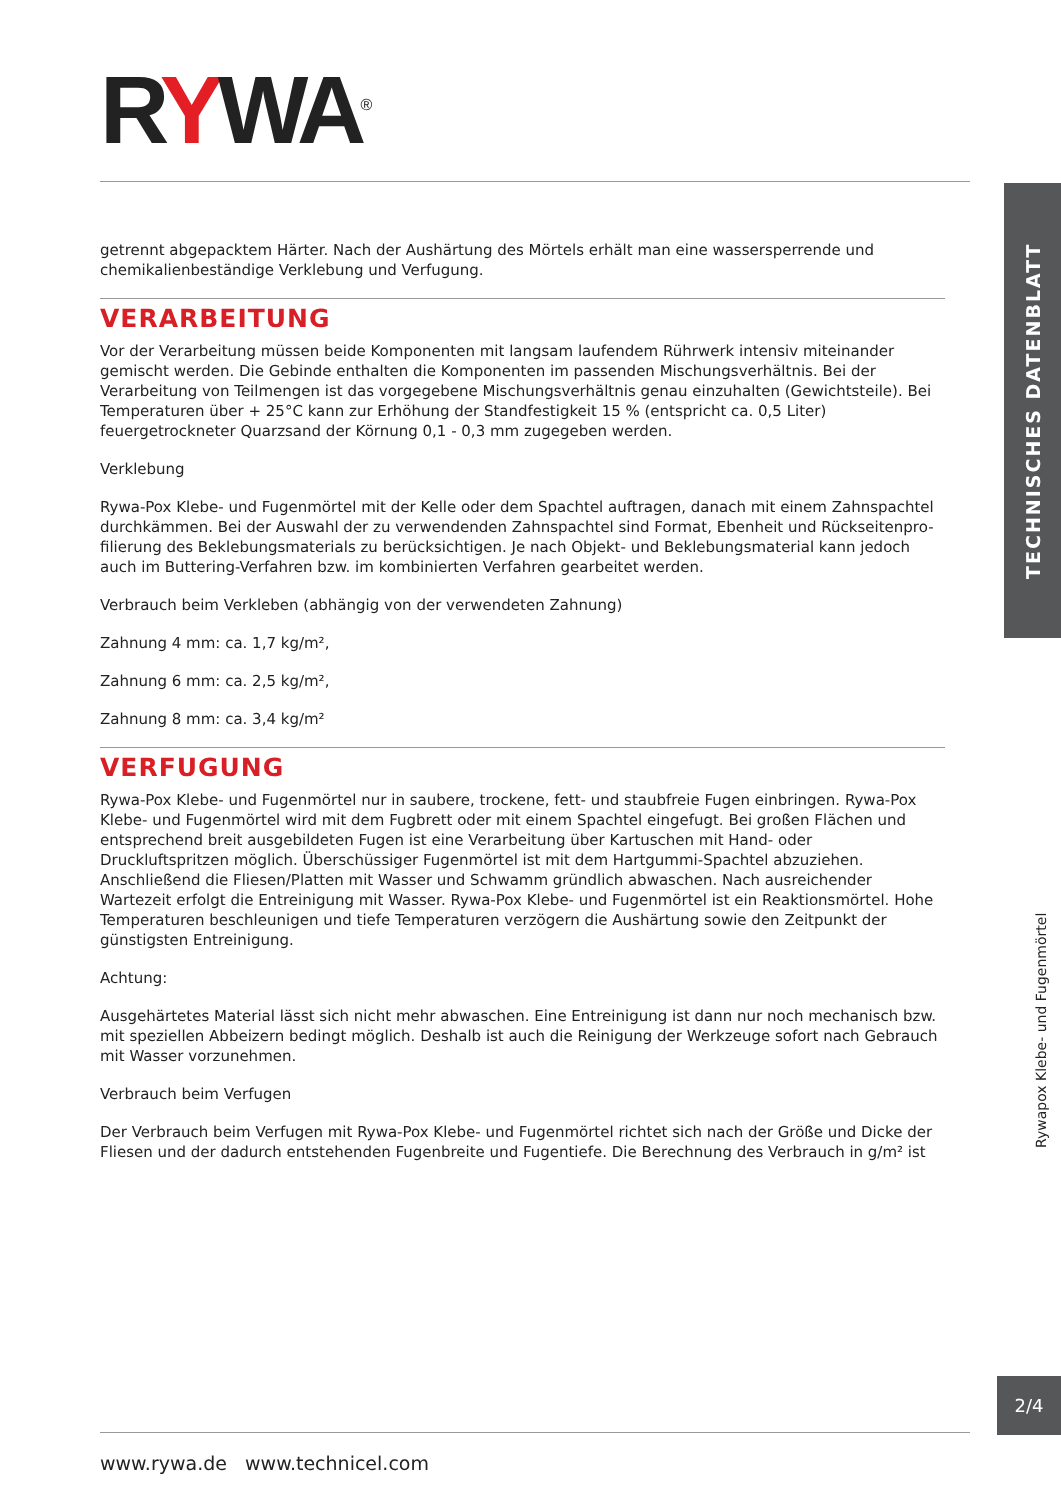RYWA<sup>®</sup>
TECHNISCHES DATENBLATT
getrennt abgepacktem Härter. Nach der Aushärtung des Mörtels erhält man eine wassersperrende und chemikalienbeständige Verklebung und Verfugung.
VERARBEITUNG
Vor der Verarbeitung müssen beide Komponenten mit langsam laufendem Rührwerk intensiv miteinander gemischt werden. Die Gebinde enthalten die Komponenten im passenden Mischungsverhältnis. Bei der Verarbeitung von Teilmengen ist das vorgegebene Mischungsverhältnis genau einzuhalten (Gewichtsteile). Bei Temperaturen über + 25°C kann zur Erhöhung der Standfestigkeit 15 % (entspricht ca. 0,5 Liter) feuergetrockneter Quarzsand der Körnung 0,1 - 0,3 mm zugegeben werden.
Verklebung
Rywa-Pox Klebe- und Fugenmörtel mit der Kelle oder dem Spachtel auftragen, danach mit einem Zahnspachtel durchkämmen. Bei der Auswahl der zu verwendenden Zahnspachtel sind Format, Ebenheit und Rückseitenpro-filierung des Beklebungsmaterials zu berücksichtigen. Je nach Objekt- und Beklebungsmaterial kann jedoch auch im Buttering-Verfahren bzw. im kombinierten Verfahren gearbeitet werden.
Verbrauch beim Verkleben (abhängig von der verwendeten Zahnung)
Zahnung 4 mm: ca. 1,7 kg/m²,
Zahnung 6 mm: ca. 2,5 kg/m²,
Zahnung 8 mm: ca. 3,4 kg/m²
VERFUGUNG
Rywa-Pox Klebe- und Fugenmörtel nur in saubere, trockene, fett- und staubfreie Fugen einbringen. Rywa-Pox Klebe- und Fugenmörtel wird mit dem Fugbrett oder mit einem Spachtel eingefugt. Bei großen Flächen und entsprechend breit ausgebildeten Fugen ist eine Verarbeitung über Kartuschen mit Hand- oder Druckluftspritzen möglich. Überschüssiger Fugenmörtel ist mit dem Hartgummi-Spachtel abzuziehen. Anschließend die Fliesen/Platten mit Wasser und Schwamm gründlich abwaschen. Nach ausreichender Wartezeit erfolgt die Entreinigung mit Wasser. Rywa-Pox Klebe- und Fugenmörtel ist ein Reaktionsmörtel. Hohe Temperaturen beschleunigen und tiefe Temperaturen verzögern die Aushärtung sowie den Zeitpunkt der günstigsten Entreinigung.
Achtung:
Ausgehärtetes Material lässt sich nicht mehr abwaschen. Eine Entreinigung ist dann nur noch mechanisch bzw. mit speziellen Abbeizern bedingt möglich. Deshalb ist auch die Reinigung der Werkzeuge sofort nach Gebrauch mit Wasser vorzunehmen.
Verbrauch beim Verfugen
Der Verbrauch beim Verfugen mit Rywa-Pox Klebe- und Fugenmörtel richtet sich nach der Größe und Dicke der Fliesen und der dadurch entstehenden Fugenbreite und Fugentiefe. Die Berechnung des Verbrauch in g/m² ist
Rywapox Klebe- und Fugenmörtel
2/4
www.rywa.de www.technicel.com